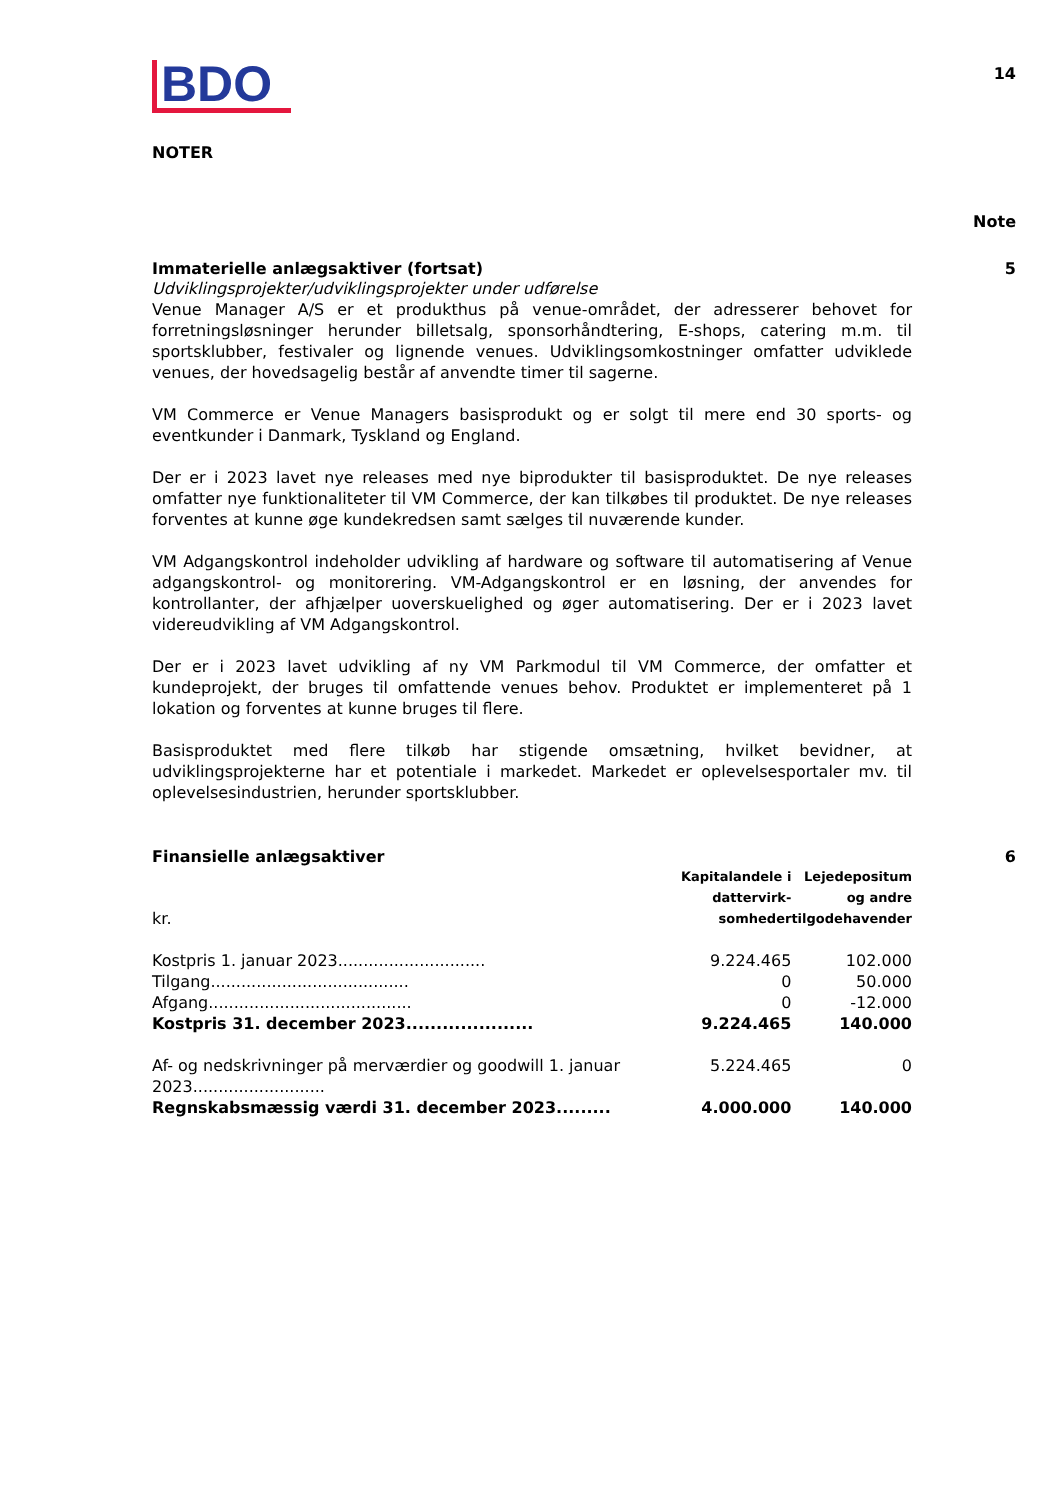BDO
14
NOTER
Note
Immaterielle anlægsaktiver (fortsat) 5
Udviklingsprojekter/udviklingsprojekter under udførelse
Venue Manager A/S er et produkthus på venue-området, der adresserer behovet for forretningsløsninger herunder billetsalg, sponsorhåndtering, E-shops, catering m.m. til sportsklubber, festivaler og lignende venues. Udviklingsomkostninger omfatter udviklede venues, der hovedsagelig består af anvendte timer til sagerne.
VM Commerce er Venue Managers basisprodukt og er solgt til mere end 30 sports- og eventkunder i Danmark, Tyskland og England.
Der er i 2023 lavet nye releases med nye biprodukter til basisproduktet. De nye releases omfatter nye funktionaliteter til VM Commerce, der kan tilkøbes til produktet. De nye releases forventes at kunne øge kundekredsen samt sælges til nuværende kunder.
VM Adgangskontrol indeholder udvikling af hardware og software til automatisering af Venue adgangskontrol- og monitorering. VM-Adgangskontrol er en løsning, der anvendes for kontrollanter, der afhjælper uoverskuelighed og øger automatisering. Der er i 2023 lavet videreudvikling af VM Adgangskontrol.
Der er i 2023 lavet udvikling af ny VM Parkmodul til VM Commerce, der omfatter et kundeprojekt, der bruges til omfattende venues behov. Produktet er implementeret på 1 lokation og forventes at kunne bruges til flere.
Basisproduktet med flere tilkøb har stigende omsætning, hvilket bevidner, at udviklingsprojekterne har et potentiale i markedet. Markedet er oplevelsesportaler mv. til oplevelsesindustrien, herunder sportsklubber.
Finansielle anlægsaktiver 6
| kr. | Kapitalandele i dattervirk-somheder | Lejedepositum og andre tilgodehavender |
| Kostpris 1. januar 2023............................. | 9.224.465 | 102.000 |
| Tilgang....................................... | 0 | 50.000 |
| Afgang........................................ | 0 | -12.000 |
| Kostpris 31. december 2023..................... | 9.224.465 | 140.000 |
| Af- og nedskrivninger på merværdier og goodwill 1. januar 2023.......................... | 5.224.465 | 0 |
| Regnskabsmæssig værdi 31. december 2023......... | 4.000.000 | 140.000 |